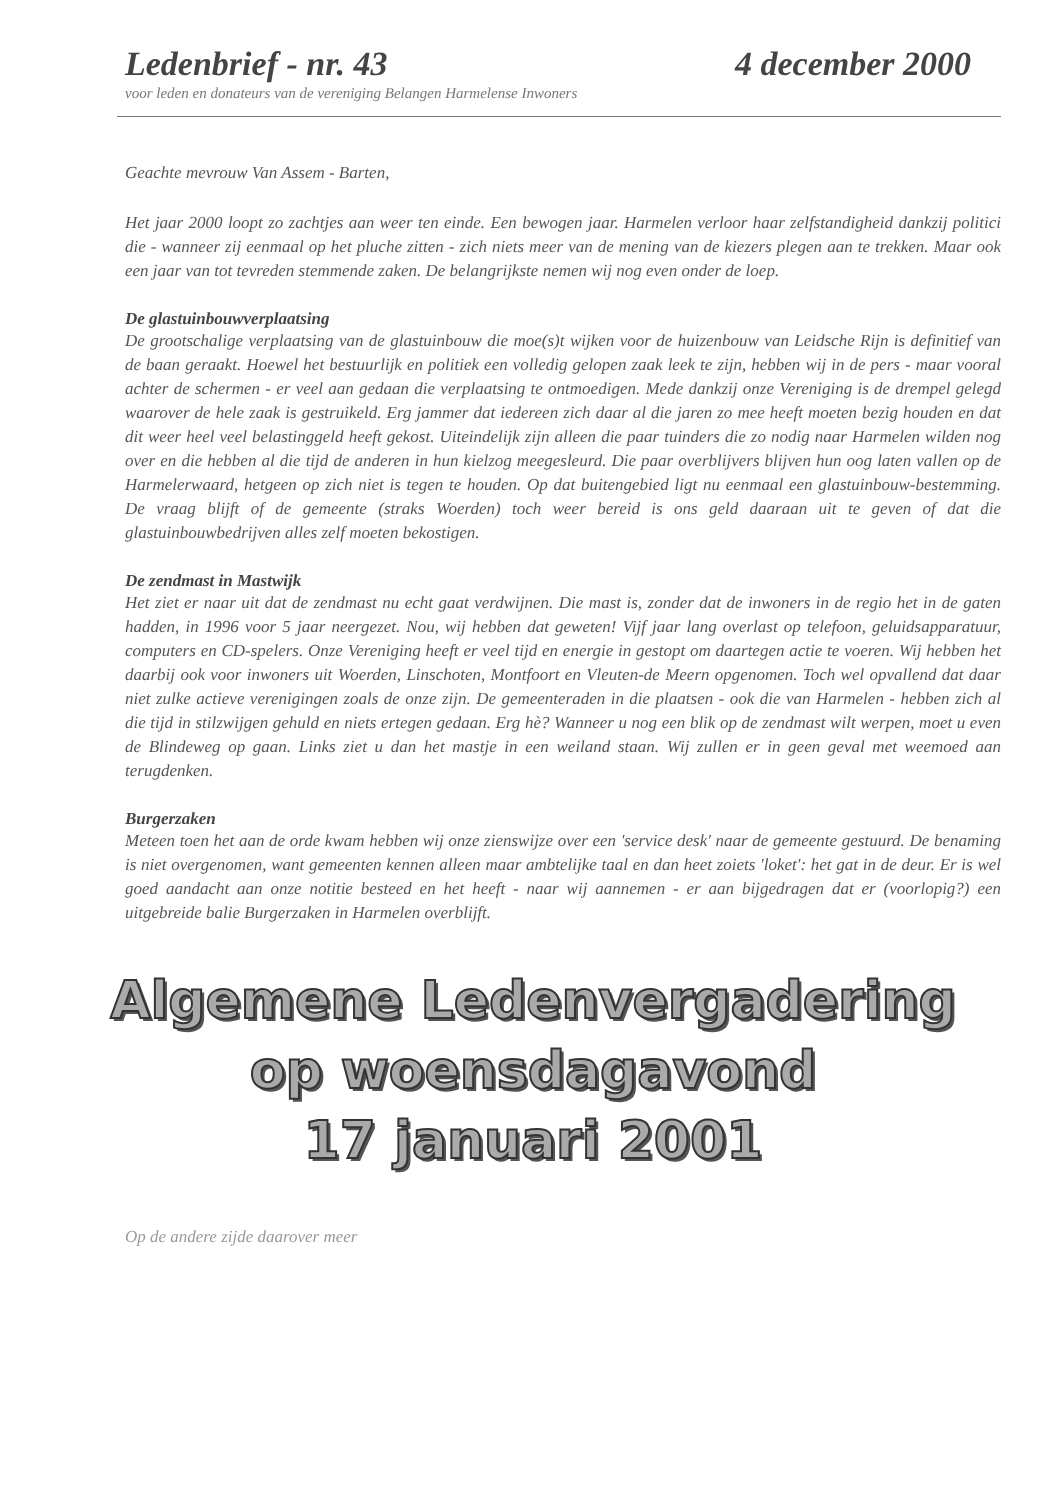Ledenbrief - nr. 43 4 december 2000
voor leden en donateurs van de vereniging Belangen Harmelense Inwoners
Geachte mevrouw Van Assem - Barten,
Het jaar 2000 loopt zo zachtjes aan weer ten einde. Een bewogen jaar. Harmelen verloor haar zelfstandigheid dankzij politici die - wanneer zij eenmaal op het pluche zitten - zich niets meer van de mening van de kiezers plegen aan te trekken. Maar ook een jaar van tot tevreden stemmende zaken. De belangrijkste nemen wij nog even onder de loep.
De glastuinbouwverplaatsing
De grootschalige verplaatsing van de glastuinbouw die moe(s)t wijken voor de huizenbouw van Leidsche Rijn is definitief van de baan geraakt. Hoewel het bestuurlijk en politiek een volledig gelopen zaak leek te zijn, hebben wij in de pers - maar vooral achter de schermen - er veel aan gedaan die verplaatsing te ontmoedigen. Mede dankzij onze Vereniging is de drempel gelegd waarover de hele zaak is gestruikeld. Erg jammer dat iedereen zich daar al die jaren zo mee heeft moeten bezig houden en dat dit weer heel veel belastinggeld heeft gekost. Uiteindelijk zijn alleen die paar tuinders die zo nodig naar Harmelen wilden nog over en die hebben al die tijd de anderen in hun kielzog meegesleurd. Die paar overblijvers blijven hun oog laten vallen op de Harmelerwaard, hetgeen op zich niet is tegen te houden. Op dat buitengebied ligt nu eenmaal een glastuinbouw-bestemming. De vraag blijft of de gemeente (straks Woerden) toch weer bereid is ons geld daaraan uit te geven of dat die glastuinbouwbedrijven alles zelf moeten bekostigen.
De zendmast in Mastwijk
Het ziet er naar uit dat de zendmast nu echt gaat verdwijnen. Die mast is, zonder dat de inwoners in de regio het in de gaten hadden, in 1996 voor 5 jaar neergezet. Nou, wij hebben dat geweten! Vijf jaar lang overlast op telefoon, geluidsapparatuur, computers en CD-spelers. Onze Vereniging heeft er veel tijd en energie in gestopt om daartegen actie te voeren. Wij hebben het daarbij ook voor inwoners uit Woerden, Linschoten, Montfoort en Vleuten-de Meern opgenomen. Toch wel opvallend dat daar niet zulke actieve verenigingen zoals de onze zijn. De gemeenteraden in die plaatsen - ook die van Harmelen - hebben zich al die tijd in stilzwijgen gehuld en niets ertegen gedaan. Erg hè? Wanneer u nog een blik op de zendmast wilt werpen, moet u even de Blindeweg op gaan. Links ziet u dan het mastje in een weiland staan. Wij zullen er in geen geval met weemoed aan terugdenken.
Burgerzaken
Meteen toen het aan de orde kwam hebben wij onze zienswijze over een 'service desk' naar de gemeente gestuurd. De benaming is niet overgenomen, want gemeenten kennen alleen maar ambtelijke taal en dan heet zoiets 'loket': het gat in de deur. Er is wel goed aandacht aan onze notitie besteed en het heeft - naar wij aannemen - er aan bijgedragen dat er (voorlopig?) een uitgebreide balie Burgerzaken in Harmelen overblijft.
Algemene Ledenvergadering
op woensdagavond
17 januari 2001
Op de andere zijde daarover meer